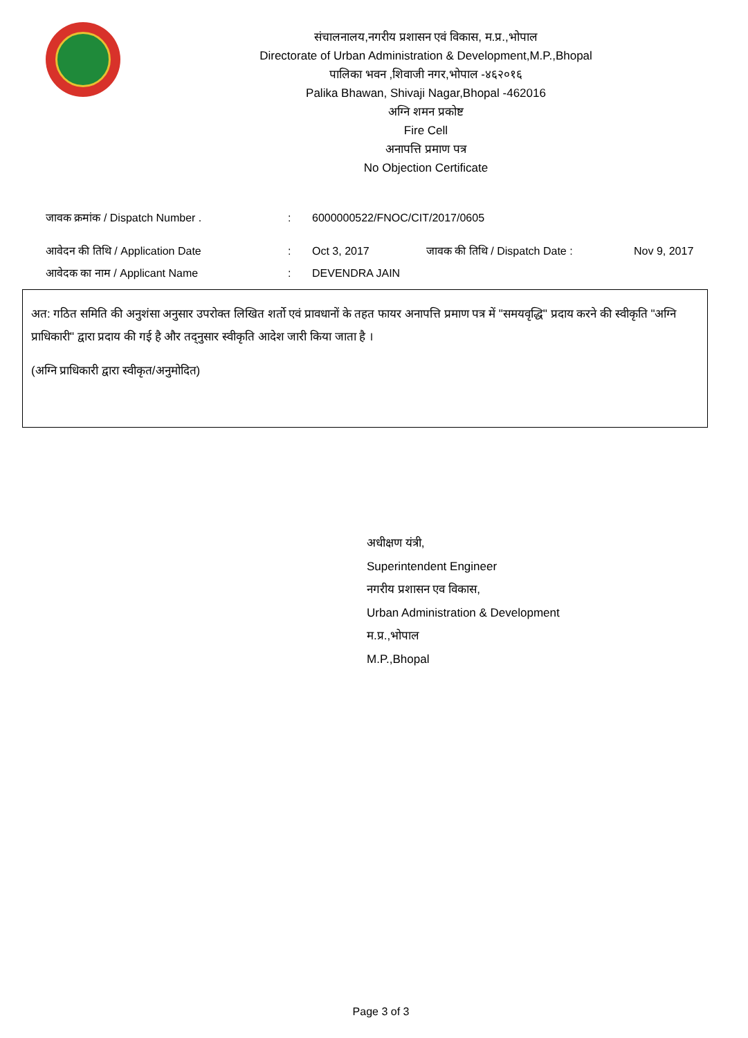संचालनालय,नगरीय प्रशासन एवं विकास, म.प्र.,भोपाल
Directorate of Urban Administration & Development,M.P.,Bhopal
पालिका भवन ,शिवाजी नगर,भोपाल -४६२०१६
Palika Bhawan, Shivaji Nagar,Bhopal -462016
अग्नि शमन प्रकोष्ट
Fire Cell
अनापत्ति प्रमाण पत्र
No Objection Certificate
जावक क्रमांक / Dispatch Number .: 6000000522/FNOC/CIT/2017/0605
आवेदन की तिथि / Application Date: Oct 3, 2017 जावक की तिथि / Dispatch Date : Nov 9, 2017
आवेदक का नाम / Applicant Name: DEVENDRA JAIN
अत: गठित समिति की अनुशंसा अनुसार उपरोक्त लिखित शर्तो एवं प्रावधानों के तहत फायर अनापत्ति प्रमाण पत्र में "समयवृद्धि" प्रदाय करने की स्वीकृति "अग्नि प्राधिकारी" द्वारा प्रदाय की गई है और तद्नुसार स्वीकृति आदेश जारी किया जाता है ।
(अग्नि प्राधिकारी द्वारा स्वीकृत/अनुमोदित)
अधीक्षण यंत्री,
Superintendent Engineer
नगरीय प्रशासन एव विकास,
Urban Administration & Development
म.प्र.,भोपाल
M.P.,Bhopal
Page 3 of 3